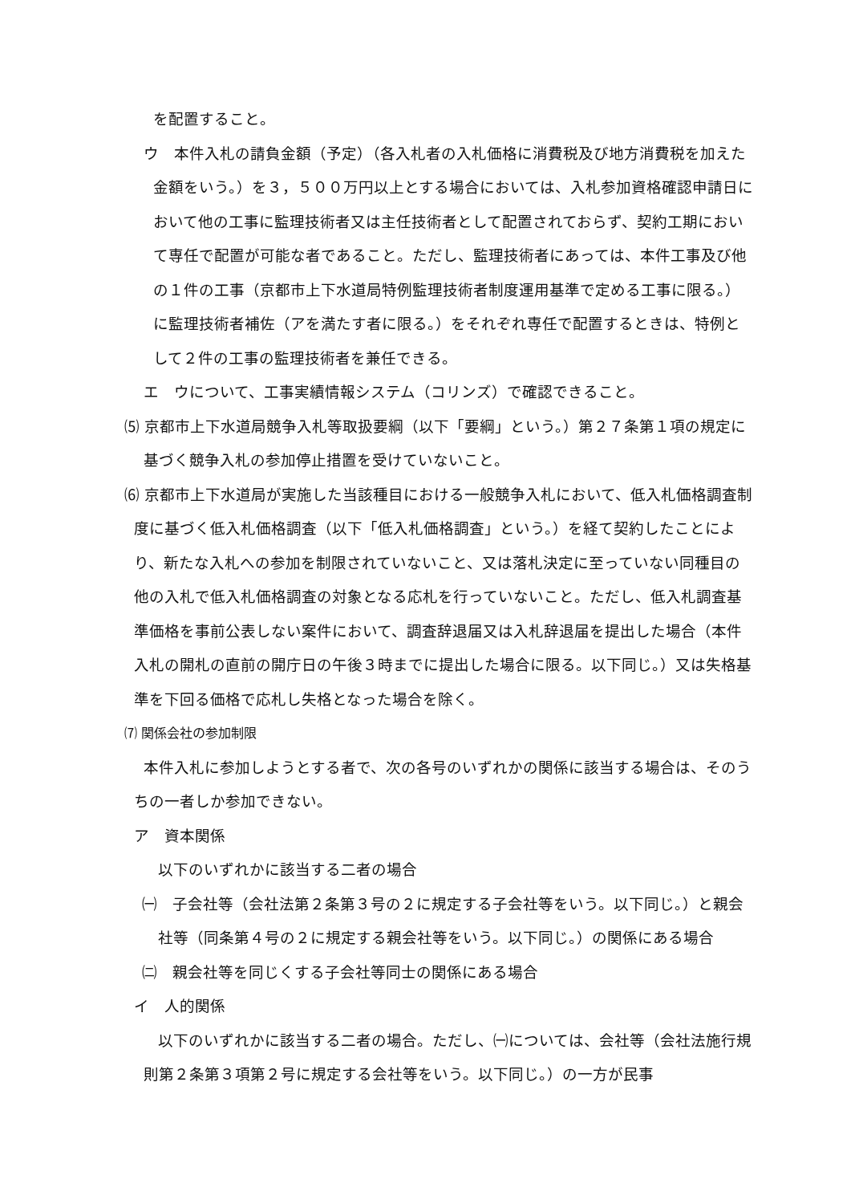を配置すること。
ウ　本件入札の請負金額（予定）（各入札者の入札価格に消費税及び地方消費税を加えた金額をいう。）を３，５００万円以上とする場合においては、入札参加資格確認申請日において他の工事に監理技術者又は主任技術者として配置されておらず、契約工期において専任で配置が可能な者であること。ただし、監理技術者にあっては、本件工事及び他の１件の工事（京都市上下水道局特例監理技術者制度運用基準で定める工事に限る。）に監理技術者補佐（アを満たす者に限る。）をそれぞれ専任で配置するときは、特例として２件の工事の監理技術者を兼任できる。
エ　ウについて、工事実績情報システム（コリンズ）で確認できること。
⑸ 京都市上下水道局競争入札等取扱要綱（以下「要綱」という。）第２７条第１項の規定に基づく競争入札の参加停止措置を受けていないこと。
⑹ 京都市上下水道局が実施した当該種目における一般競争入札において、低入札価格調査制度に基づく低入札価格調査（以下「低入札価格調査」という。）を経て契約したことにより、新たな入札への参加を制限されていないこと、又は落札決定に至っていない同種目の他の入札で低入札価格調査の対象となる応札を行っていないこと。ただし、低入札調査基準価格を事前公表しない案件において、調査辞退届又は入札辞退届を提出した場合（本件入札の開札の直前の開庁日の午後３時までに提出した場合に限る。以下同じ。）又は失格基準を下回る価格で応札し失格となった場合を除く。
⑺ 関係会社の参加制限
本件入札に参加しようとする者で、次の各号のいずれかの関係に該当する場合は、そのうちの一者しか参加できない。
ア　資本関係
以下のいずれかに該当する二者の場合
㈠　子会社等（会社法第２条第３号の２に規定する子会社等をいう。以下同じ。）と親会社等（同条第４号の２に規定する親会社等をいう。以下同じ。）の関係にある場合
㈡　親会社等を同じくする子会社等同士の関係にある場合
イ　人的関係
以下のいずれかに該当する二者の場合。ただし、㈠については、会社等（会社法施行規則第２条第３項第２号に規定する会社等をいう。以下同じ。）の一方が民事